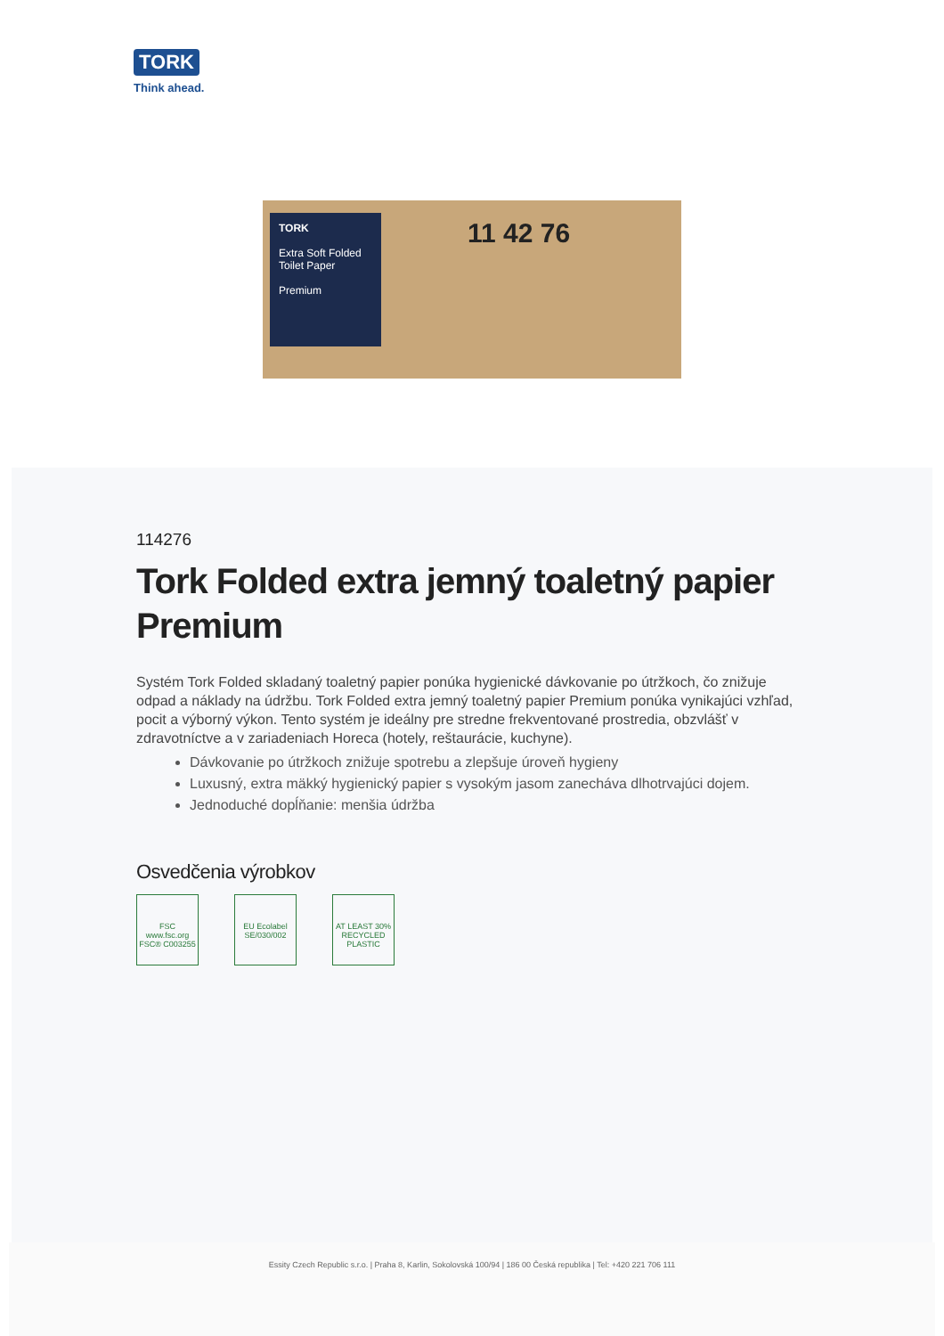TORK
Think ahead.
TORK
Extra Soft Folded Toilet Paper
Premium
11 42 76
114276
Tork Folded extra jemný toaletný papier Premium
Systém Tork Folded skladaný toaletný papier ponúka hygienické dávkovanie po útržkoch, čo znižuje odpad a náklady na údržbu. Tork Folded extra jemný toaletný papier Premium ponúka vynikajúci vzhľad, pocit a výborný výkon. Tento systém je ideálny pre stredne frekventované prostredia, obzvlášť v zdravotníctve a v zariadeniach Horeca (hotely, reštaurácie, kuchyne).
Dávkovanie po útržkoch znižuje spotrebu a zlepšuje úroveň hygieny
Luxusný, extra mäkký hygienický papier s vysokým jasom zanecháva dlhotrvajúci dojem.
Jednoduché dopĺňanie: menšia údržba
Osvedčenia výrobkov
FSC
www.fsc.org
FSC® C003255
EU Ecolabel
SE/030/002
AT LEAST 30% RECYCLED PLASTIC
Essity Czech Republic s.r.o. | Praha 8, Karlin, Sokolovská 100/94 | 186 00 Česká republika | Tel: +420 221 706 111